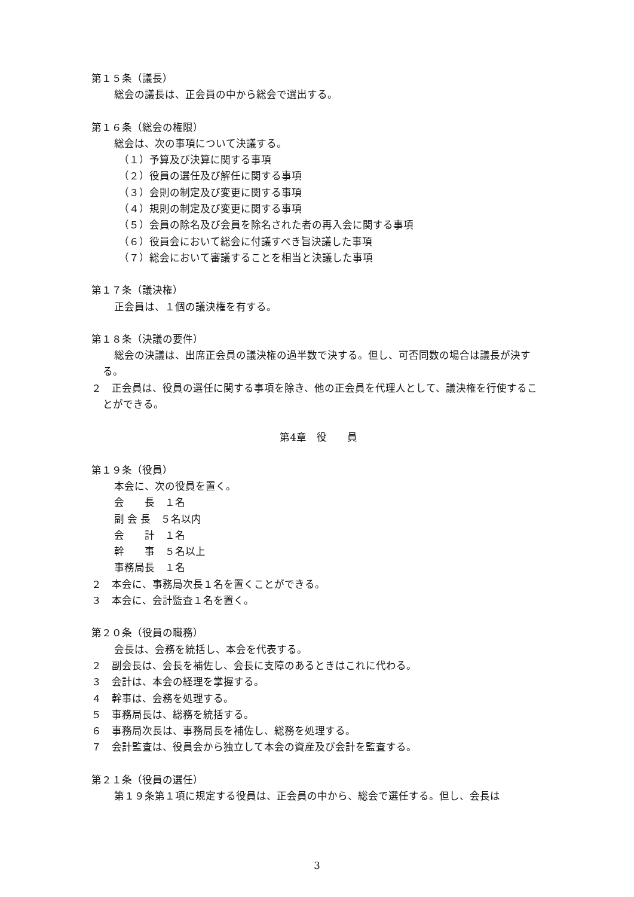第１５条（議長）
総会の議長は、正会員の中から総会で選出する。
第１６条（総会の権限）
総会は、次の事項について決議する。
（１）予算及び決算に関する事項
（２）役員の選任及び解任に関する事項
（３）会則の制定及び変更に関する事項
（４）規則の制定及び変更に関する事項
（５）会員の除名及び会員を除名された者の再入会に関する事項
（６）役員会において総会に付議すべき旨決議した事項
（７）総会において審議することを相当と決議した事項
第１７条（議決権）
正会員は、１個の議決権を有する。
第１８条（決議の要件）
総会の決議は、出席正会員の議決権の過半数で決する。但し、可否同数の場合は議長が決する。
２　正会員は、役員の選任に関する事項を除き、他の正会員を代理人として、議決権を行使することができる。
第4章　役　　員
第１９条（役員）
本会に、次の役員を置く。
会　　長　１名
副 会 長　５名以内
会　　計　１名
幹　　事　５名以上
事務局長　１名
２　本会に、事務局次長１名を置くことができる。
３　本会に、会計監査１名を置く。
第２０条（役員の職務）
会長は、会務を統括し、本会を代表する。
２　副会長は、会長を補佐し、会長に支障のあるときはこれに代わる。
３　会計は、本会の経理を掌握する。
４　幹事は、会務を処理する。
５　事務局長は、総務を統括する。
６　事務局次長は、事務局長を補佐し、総務を処理する。
７　会計監査は、役員会から独立して本会の資産及び会計を監査する。
第２１条（役員の選任）
第１９条第１項に規定する役員は、正会員の中から、総会で選任する。但し、会長は
3